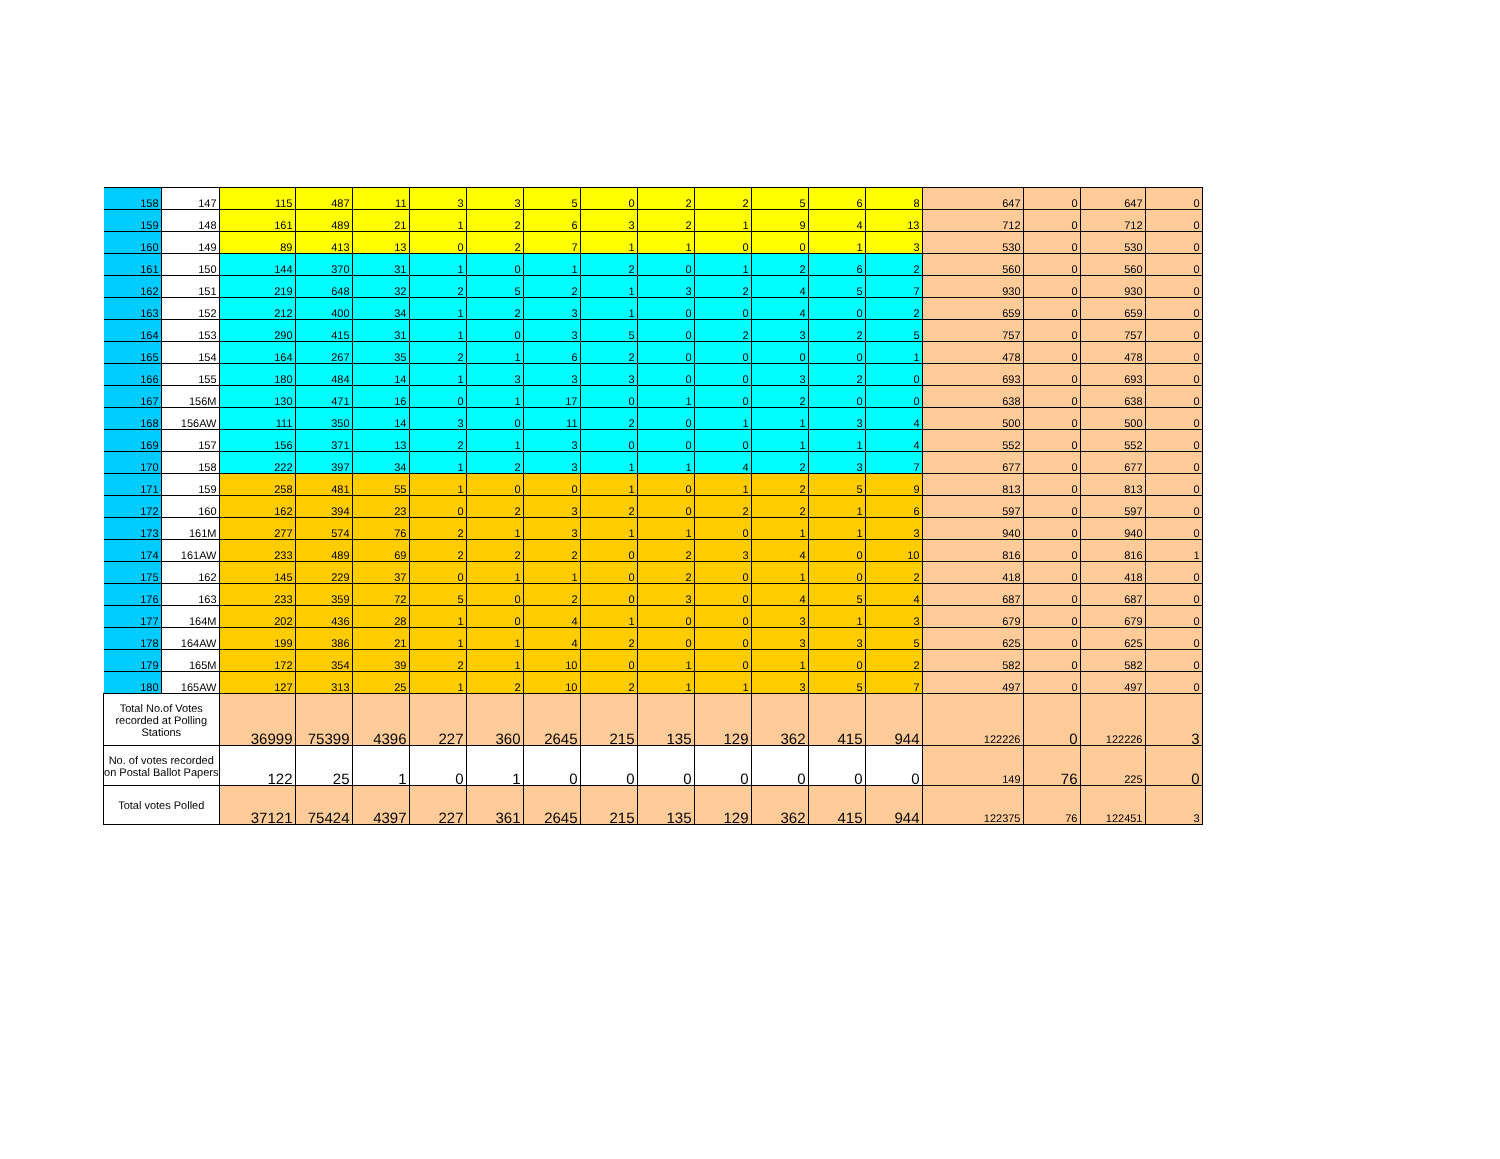| 158 | 147 | 115 | 487 | 11 | 3 | 3 | 5 | 0 | 2 | 2 | 5 | 6 | 8 | 647 | 0 | 647 | 0 |
| 159 | 148 | 161 | 489 | 21 | 1 | 2 | 6 | 3 | 2 | 1 | 9 | 4 | 13 | 712 | 0 | 712 | 0 |
| 160 | 149 | 89 | 413 | 13 | 0 | 2 | 7 | 1 | 1 | 0 | 0 | 1 | 3 | 530 | 0 | 530 | 0 |
| 161 | 150 | 144 | 370 | 31 | 1 | 0 | 1 | 2 | 0 | 1 | 2 | 6 | 2 | 560 | 0 | 560 | 0 |
| 162 | 151 | 219 | 648 | 32 | 2 | 5 | 2 | 1 | 3 | 2 | 4 | 5 | 7 | 930 | 0 | 930 | 0 |
| 163 | 152 | 212 | 400 | 34 | 1 | 2 | 3 | 1 | 0 | 0 | 4 | 0 | 2 | 659 | 0 | 659 | 0 |
| 164 | 153 | 290 | 415 | 31 | 1 | 0 | 3 | 5 | 0 | 2 | 3 | 2 | 5 | 757 | 0 | 757 | 0 |
| 165 | 154 | 164 | 267 | 35 | 2 | 1 | 6 | 2 | 0 | 0 | 0 | 0 | 1 | 478 | 0 | 478 | 0 |
| 166 | 155 | 180 | 484 | 14 | 1 | 3 | 3 | 3 | 0 | 0 | 3 | 2 | 0 | 693 | 0 | 693 | 0 |
| 167 | 156M | 130 | 471 | 16 | 0 | 1 | 17 | 0 | 1 | 0 | 2 | 0 | 0 | 638 | 0 | 638 | 0 |
| 168 | 156AW | 111 | 350 | 14 | 3 | 0 | 11 | 2 | 0 | 1 | 1 | 3 | 4 | 500 | 0 | 500 | 0 |
| 169 | 157 | 156 | 371 | 13 | 2 | 1 | 3 | 0 | 0 | 0 | 1 | 1 | 4 | 552 | 0 | 552 | 0 |
| 170 | 158 | 222 | 397 | 34 | 1 | 2 | 3 | 1 | 1 | 4 | 2 | 3 | 7 | 677 | 0 | 677 | 0 |
| 171 | 159 | 258 | 481 | 55 | 1 | 0 | 0 | 1 | 0 | 1 | 2 | 5 | 9 | 813 | 0 | 813 | 0 |
| 172 | 160 | 162 | 394 | 23 | 0 | 2 | 3 | 2 | 0 | 2 | 2 | 1 | 6 | 597 | 0 | 597 | 0 |
| 173 | 161M | 277 | 574 | 76 | 2 | 1 | 3 | 1 | 1 | 0 | 1 | 1 | 3 | 940 | 0 | 940 | 0 |
| 174 | 161AW | 233 | 489 | 69 | 2 | 2 | 2 | 0 | 2 | 3 | 4 | 0 | 10 | 816 | 0 | 816 | 1 |
| 175 | 162 | 145 | 229 | 37 | 0 | 1 | 1 | 0 | 2 | 0 | 1 | 0 | 2 | 418 | 0 | 418 | 0 |
| 176 | 163 | 233 | 359 | 72 | 5 | 0 | 2 | 0 | 3 | 0 | 4 | 5 | 4 | 687 | 0 | 687 | 0 |
| 177 | 164M | 202 | 436 | 28 | 1 | 0 | 4 | 1 | 0 | 0 | 3 | 1 | 3 | 679 | 0 | 679 | 0 |
| 178 | 164AW | 199 | 386 | 21 | 1 | 1 | 4 | 2 | 0 | 0 | 3 | 3 | 5 | 625 | 0 | 625 | 0 |
| 179 | 165M | 172 | 354 | 39 | 2 | 1 | 10 | 0 | 1 | 0 | 1 | 0 | 2 | 582 | 0 | 582 | 0 |
| 180 | 165AW | 127 | 313 | 25 | 1 | 2 | 10 | 2 | 1 | 1 | 3 | 5 | 7 | 497 | 0 | 497 | 0 |
| Total No.of Votes recorded at Polling Stations | | 36999 | 75399 | 4396 | 227 | 360 | 2645 | 215 | 135 | 129 | 362 | 415 | 944 | 122226 | 0 | 122226 | 3 |
| No. of votes recorded on Postal Ballot Papers | | 122 | 25 | 1 | 0 | 1 | 0 | 0 | 0 | 0 | 0 | 0 | 0 | 149 | 76 | 225 | 0 |
| Total votes Polled | | 37121 | 75424 | 4397 | 227 | 361 | 2645 | 215 | 135 | 129 | 362 | 415 | 944 | 122375 | 76 | 122451 | 3 |